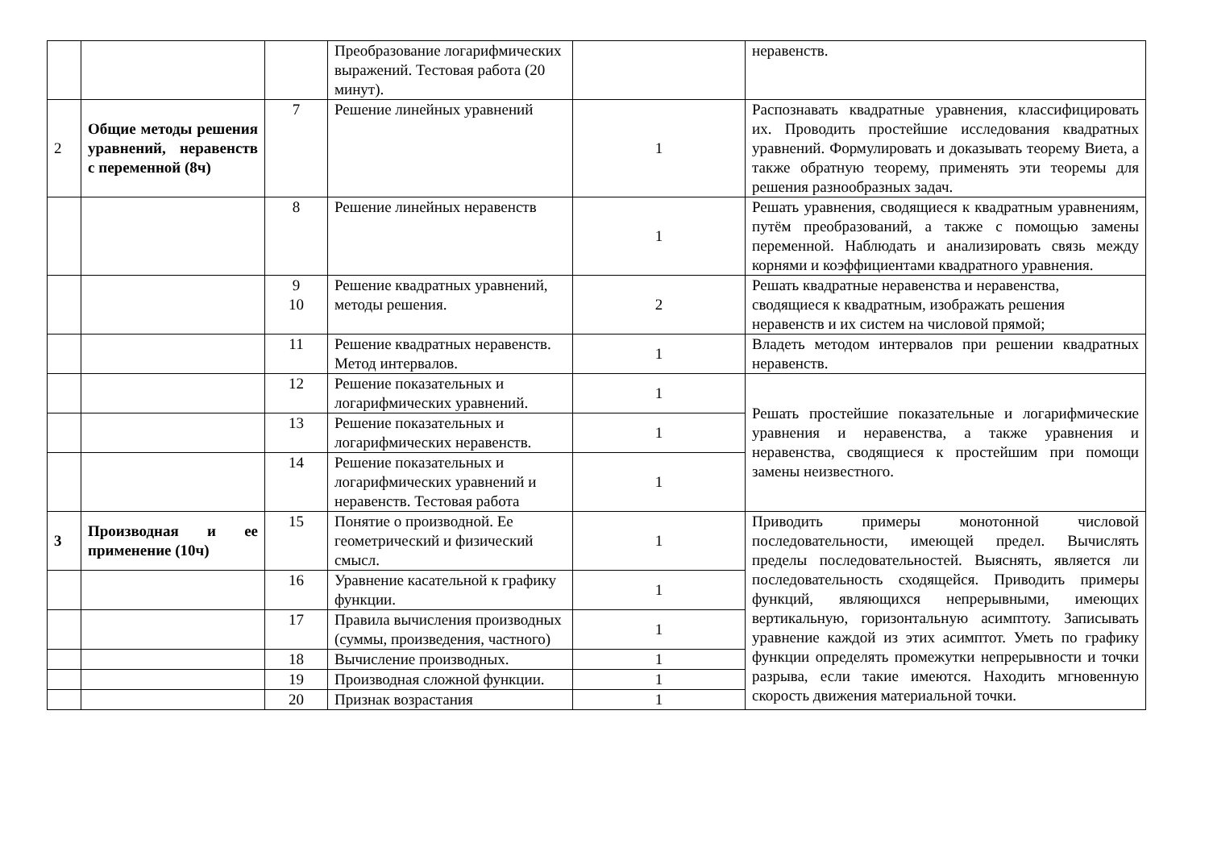| | | | Преобразование логарифмических выражений. Тестовая работа (20 минут). | | неравенств. |
| 2 | Общие методы решения уравнений, неравенств с переменной (8ч) | 7 | Решение линейных уравнений | 1 | Распознавать квадратные уравнения, классифицировать их. Проводить простейшие исследования квадратных уравнений. Формулировать и доказывать теорему Виета, а также обратную теорему, применять эти теоремы для решения разнообразных задач. |
| | | 8 | Решение линейных неравенств | 1 | Решать уравнения, сводящиеся к квадратным уравнениям, путём преобразований, а также с помощью замены переменной. Наблюдать и анализировать связь между корнями и коэффициентами квадратного уравнения. |
| | | 9 10 | Решение квадратных уравнений, методы решения. | 2 | Решать квадратные неравенства и неравенства, сводящиеся к квадратным, изображать решения неравенств и их систем на числовой прямой; |
| | | 11 | Решение квадратных неравенств. Метод интервалов. | 1 | Владеть методом интервалов при решении квадратных неравенств. |
| | | 12 | Решение показательных и логарифмических уравнений. | 1 | Решать простейшие показательные и логарифмические уравнения и неравенства, а также уравнения и неравенства, сводящиеся к простейшим при помощи замены неизвестного. |
| | | 13 | Решение показательных и логарифмических неравенств. | 1 | |
| | | 14 | Решение показательных и логарифмических уравнений и неравенств. Тестовая работа | 1 | |
| 3 | Производная и ее применение (10ч) | 15 | Понятие о производной. Ее геометрический и физический смысл. | 1 | Приводить примеры монотонной числовой последовательности, имеющей предел. Вычислять пределы последовательностей. Выяснять, является ли последовательность сходящейся. Приводить примеры функций, являющихся непрерывными, имеющих вертикальную, горизонтальную асимптоту. Записывать уравнение каждой из этих асимптот. Уметь по графику функции определять промежутки непрерывности и точки разрыва, если такие имеются. Находить мгновенную скорость движения материальной точки. |
| | | 16 | Уравнение касательной к графику функции. | 1 | |
| | | 17 | Правила вычисления производных (суммы, произведения, частного) | 1 | |
| | | 18 | Вычисление производных. | 1 | |
| | | 19 | Производная сложной функции. | 1 | |
| | | 20 | Признак возрастания | 1 | |